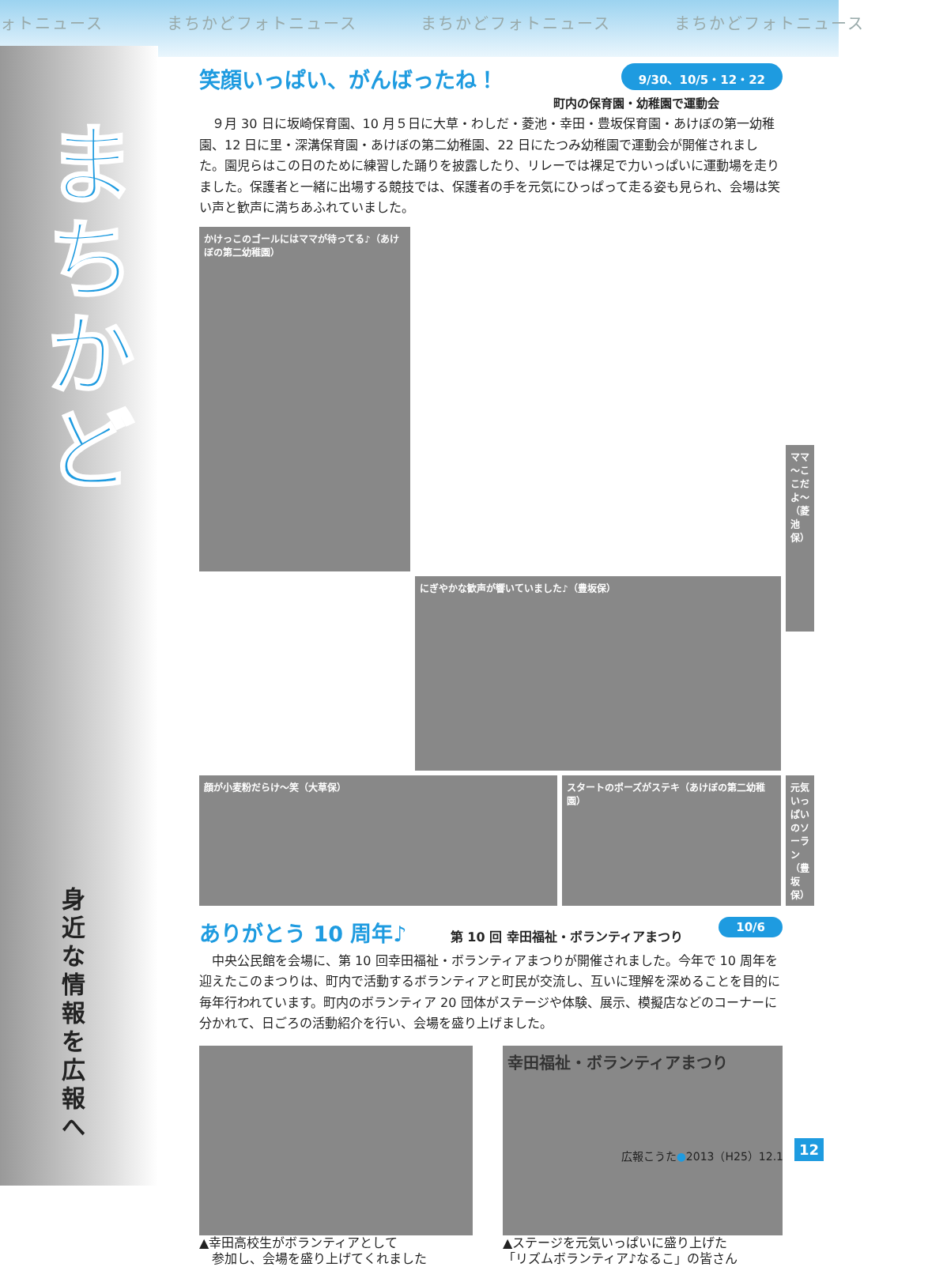ォトニュース まちかどフォトニュース まちかどフォトニュース まちかどフォトニュース
まちかど
身近な情報を広報へ
9/30、10/5・12・22
笑顔いっぱい、がんばったね！
町内の保育園・幼稚園で運動会
　９月 30 日に坂崎保育園、10 月５日に大草・わしだ・菱池・幸田・豊坂保育園・あけぼの第一幼稚園、12 日に里・深溝保育園・あけぼの第二幼稚園、22 日にたつみ幼稚園で運動会が開催されました。園児らはこの日のために練習した踊りを披露したり、リレーでは裸足で力いっぱいに運動場を走りました。保護者と一緒に出場する競技では、保護者の手を元気にひっぱって走る姿も見られ、会場は笑い声と歓声に満ちあふれていました。
顔が小麦粉だらけ～笑（大草保）
かけっこのゴールにはママが待ってる♪（あけぼの第二幼稚園）
ママ～ここだよ～（菱池保）
スタートのポーズがステキ（あけぼの第二幼稚園）
にぎやかな歓声が響いていました♪（豊坂保）
元気いっぱいのソーラン（豊坂保）
10/6
ありがとう 10 周年♪
第 10 回 幸田福祉・ボランティアまつり
　中央公民館を会場に、第 10 回幸田福祉・ボランティアまつりが開催されました。今年で 10 周年を迎えたこのまつりは、町内で活動するボランティアと町民が交流し、互いに理解を深めることを目的に毎年行われています。町内のボランティア 20 団体がステージや体験、展示、模擬店などのコーナーに分かれて、日ごろの活動紹介を行い、会場を盛り上げました。
▲幸田高校生がボランティアとして
　参加し、会場を盛り上げてくれました
幸田福祉・ボランティアまつり
▲ステージを元気いっぱいに盛り上げた
「リズムボランティア♪なるこ」の皆さん
広報こうた●2013（H25）12.1 12